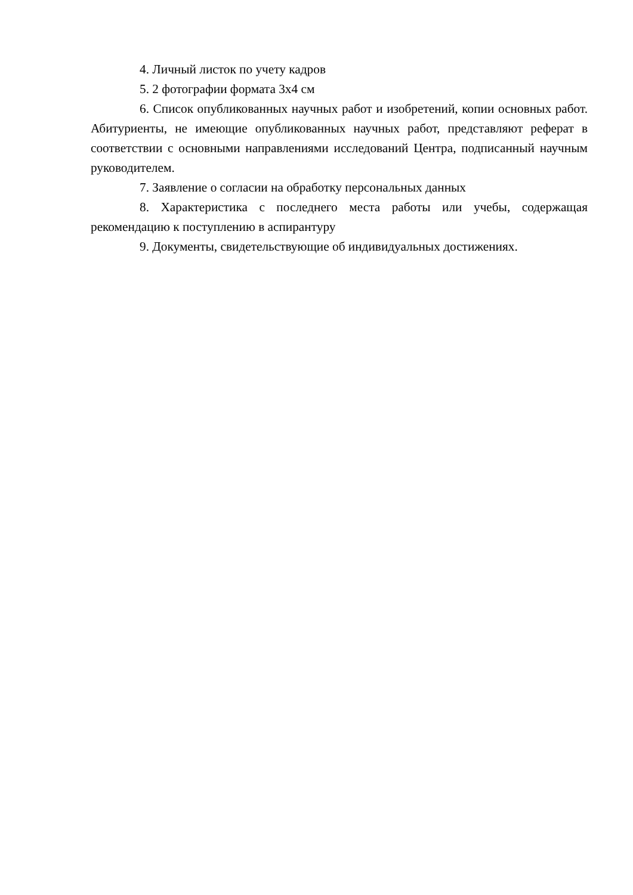4. Личный листок по учету кадров
5. 2 фотографии формата 3х4 см
6. Список опубликованных научных работ и изобретений, копии основных работ. Абитуриенты, не имеющие опубликованных научных работ, представляют реферат в соответствии с основными направлениями исследований Центра, подписанный научным руководителем.
7. Заявление о согласии на обработку персональных данных
8. Характеристика с последнего места работы или учебы, содержащая рекомендацию к поступлению в аспирантуру
9. Документы, свидетельствующие об индивидуальных достижениях.